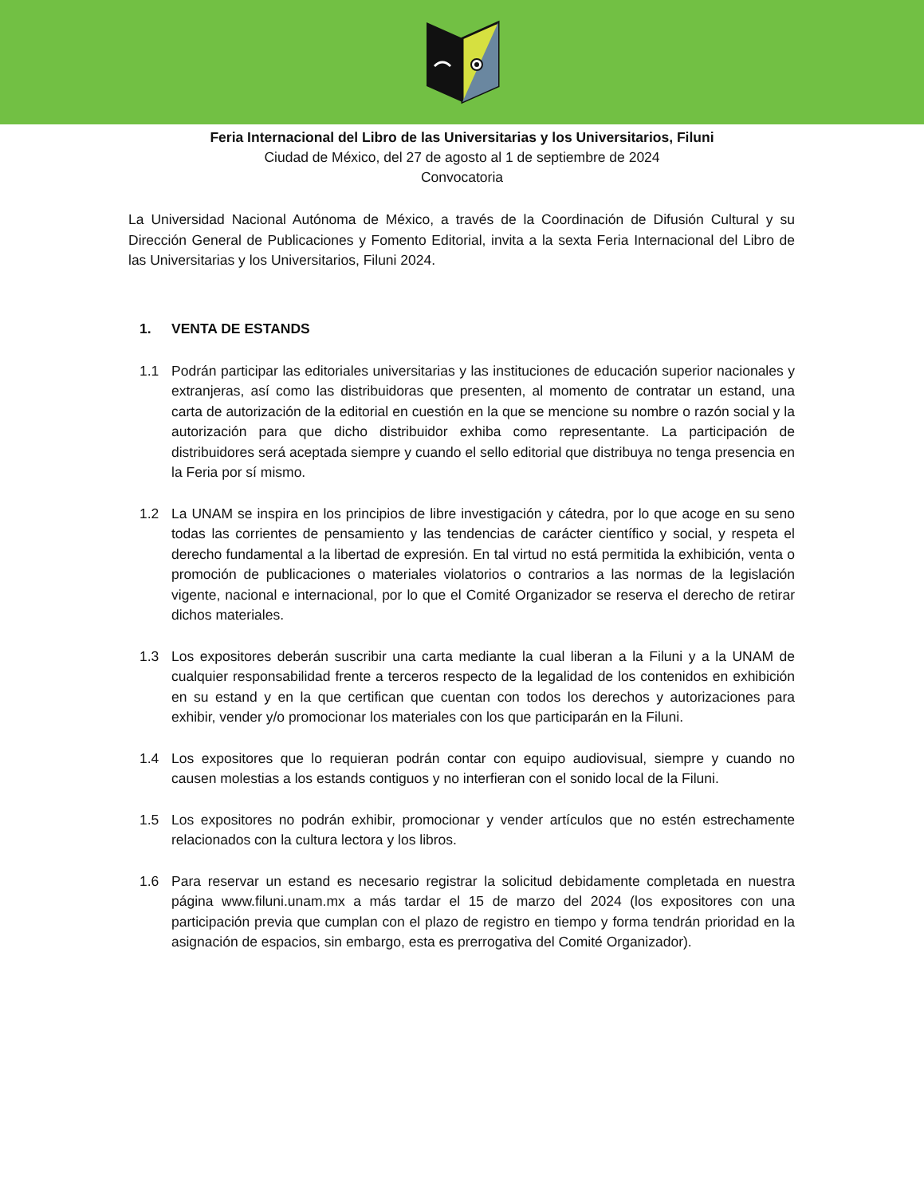Feria Internacional del Libro de las Universitarias y los Universitarios, Filuni
Ciudad de México, del 27 de agosto al 1 de septiembre de 2024
Convocatoria
La Universidad Nacional Autónoma de México, a través de la Coordinación de Difusión Cultural y su Dirección General de Publicaciones y Fomento Editorial, invita a la sexta Feria Internacional del Libro de las Universitarias y los Universitarios, Filuni 2024.
1. VENTA DE ESTANDS
1.1 Podrán participar las editoriales universitarias y las instituciones de educación superior nacionales y extranjeras, así como las distribuidoras que presenten, al momento de contratar un estand, una carta de autorización de la editorial en cuestión en la que se mencione su nombre o razón social y la autorización para que dicho distribuidor exhiba como representante. La participación de distribuidores será aceptada siempre y cuando el sello editorial que distribuya no tenga presencia en la Feria por sí mismo.
1.2 La UNAM se inspira en los principios de libre investigación y cátedra, por lo que acoge en su seno todas las corrientes de pensamiento y las tendencias de carácter científico y social, y respeta el derecho fundamental a la libertad de expresión. En tal virtud no está permitida la exhibición, venta o promoción de publicaciones o materiales violatorios o contrarios a las normas de la legislación vigente, nacional e internacional, por lo que el Comité Organizador se reserva el derecho de retirar dichos materiales.
1.3 Los expositores deberán suscribir una carta mediante la cual liberan a la Filuni y a la UNAM de cualquier responsabilidad frente a terceros respecto de la legalidad de los contenidos en exhibición en su estand y en la que certifican que cuentan con todos los derechos y autorizaciones para exhibir, vender y/o promocionar los materiales con los que participarán en la Filuni.
1.4 Los expositores que lo requieran podrán contar con equipo audiovisual, siempre y cuando no causen molestias a los estands contiguos y no interfieran con el sonido local de la Filuni.
1.5 Los expositores no podrán exhibir, promocionar y vender artículos que no estén estrechamente relacionados con la cultura lectora y los libros.
1.6 Para reservar un estand es necesario registrar la solicitud debidamente completada en nuestra página www.filuni.unam.mx a más tardar el 15 de marzo del 2024 (los expositores con una participación previa que cumplan con el plazo de registro en tiempo y forma tendrán prioridad en la asignación de espacios, sin embargo, esta es prerrogativa del Comité Organizador).